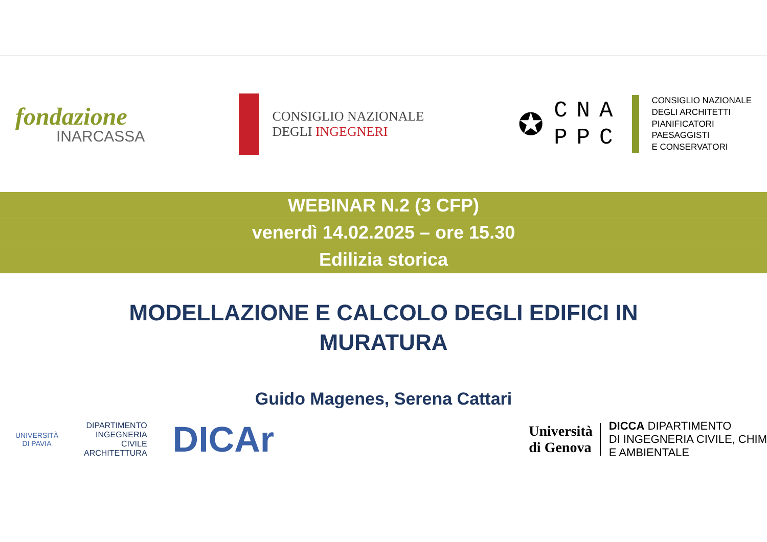fondazione
INARCASSA
CONSIGLIO NAZIONALE
DEGLI INGEGNERI
✪
CNA
PPC
CONSIGLIO NAZIONALE
DEGLI ARCHITETTI
PIANIFICATORI
PAESAGGISTI
E CONSERVATORI
WEBINAR N.2 (3 CFP)
venerdì 14.02.2025 – ore 15.30
Edilizia storica
MODELLAZIONE E CALCOLO DEGLI EDIFICI IN
MURATURA
Guido Magenes, Serena Cattari
UNIVERSITÀ
DI PAVIA
DIPARTIMENTO
INGEGNERIA
CIVILE
ARCHITETTURA
DICAr
Università
di Genova
DICCA DIPARTIMENTO
DI INGEGNERIA CIVILE, CHIM
E AMBIENTALE